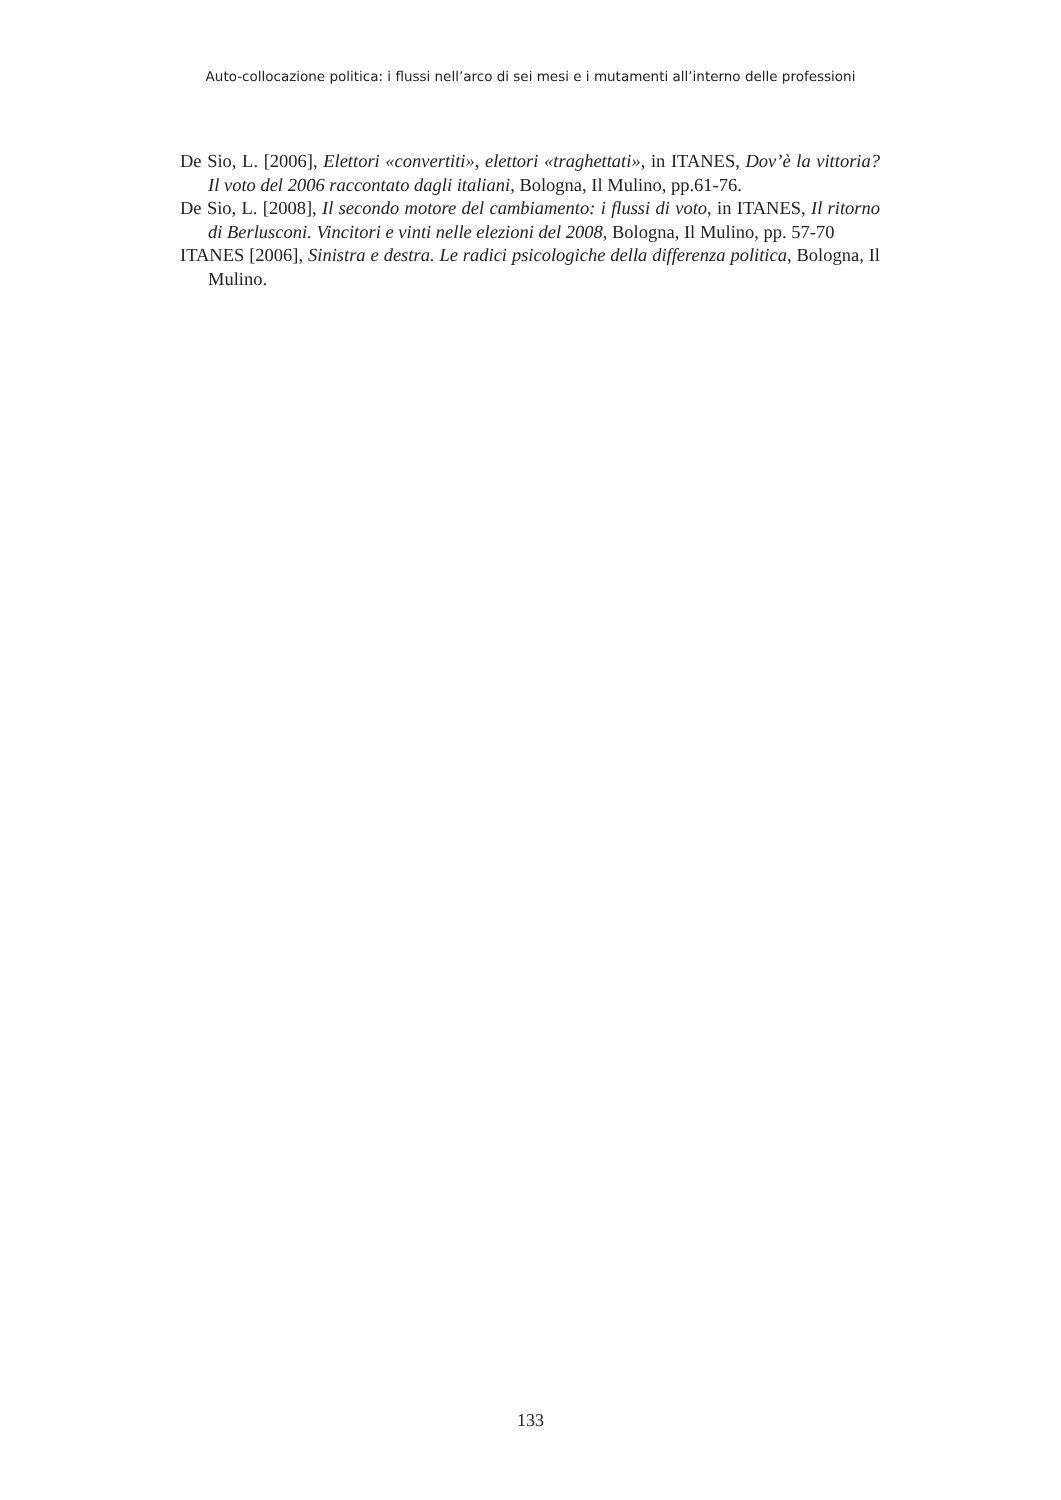Auto-collocazione politica: i flussi nell’arco di sei mesi e i mutamenti all’interno delle professioni
De Sio, L. [2006], Elettori «convertiti», elettori «traghettati», in ITANES, Dov’è la vittoria? Il voto del 2006 raccontato dagli italiani, Bologna, Il Mulino, pp.61-76.
De Sio, L. [2008], Il secondo motore del cambiamento: i flussi di voto, in ITANES, Il ritorno di Berlusconi. Vincitori e vinti nelle elezioni del 2008, Bologna, Il Mulino, pp. 57-70
ITANES [2006], Sinistra e destra. Le radici psicologiche della differenza politica, Bologna, Il Mulino.
133